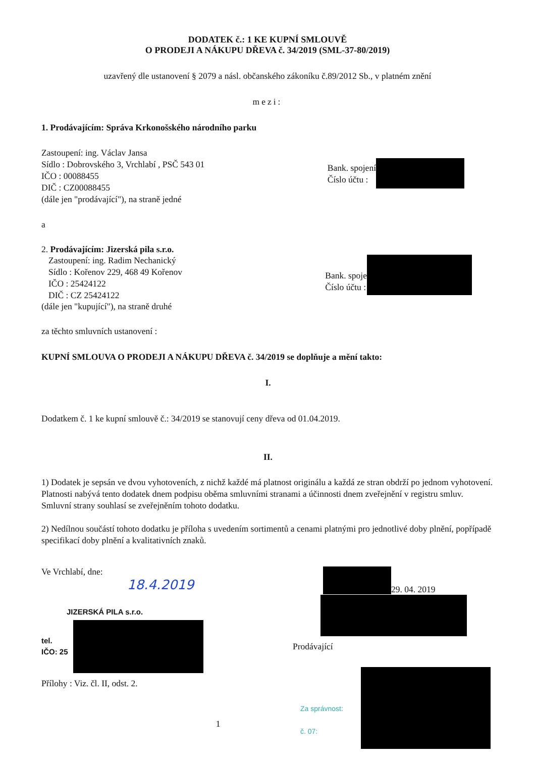DODATEK č.: 1 KE KUPNÍ SMLOUVĚ
O PRODEJI A NÁKUPU DŘEVA č. 34/2019 (SML-37-80/2019)
uzavřený dle ustanovení § 2079 a násl. občanského zákoníku č.89/2012 Sb., v platném znění
mezi:
1. Prodávajícím: Správa Krkonošského národního parku
Zastoupení: ing. Václav Jansa
Sídlo : Dobrovského 3, Vrchlabí , PSČ 543 01
IČO : 00088455
DIČ : CZ00088455
(dále jen "prodávající"), na straně jedné
Bank. spojení
Číslo účtu :
a
2. Prodávajícím: Jizerská pila s.r.o.
Zastoupení: ing. Radim Nechanický
Sídlo : Kořenov 229, 468 49 Kořenov
IČO : 25424122
DIČ : CZ 25424122
Bank. spoje
Číslo účtu :
(dále jen "kupující"), na straně druhé
za těchto smluvních ustanovení :
KUPNÍ SMLOUVA O PRODEJI A NÁKUPU DŘEVA č. 34/2019 se doplňuje a mění takto:
I.
Dodatkem č. 1 ke kupní smlouvě č.: 34/2019 se stanovují ceny dřeva od 01.04.2019.
II.
1) Dodatek je sepsán ve dvou vyhotoveních, z nichž každé má platnost originálu a každá ze stran obdrží po jednom vyhotovení. Platnosti nabývá tento dodatek dnem podpisu oběma smluvními stranami a účinnosti dnem zveřejnění v registru smluv. Smluvní strany souhlasí se zveřejněním tohoto dodatku.
2) Nedílnou součástí tohoto dodatku je příloha s uvedením sortimentů a cenami platnými pro jednotlivé doby plnění, popřípadě specifikací doby plnění a kvalitativních znaků.
Ve Vrchlabí, dne:
18.4.2019
JIZERSKÁ PILA s.r.o.
tel.
IČO: 25
Přílohy : Viz. čl. II, odst. 2.
29. 04. 2019
Prodávající
Za správnost:
č. 07:
1